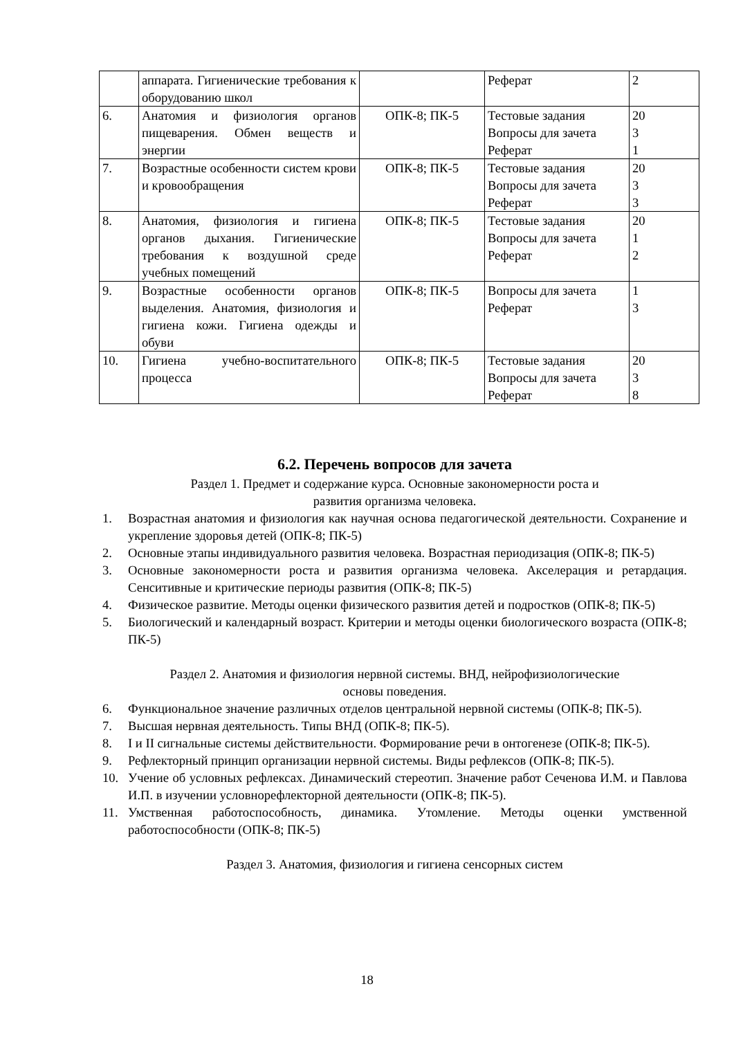| | аппарата. Гигиенические требования к оборудованию школ | | Реферат | 2 |
| 6. | Анатомия и физиология органов пищеварения. Обмен веществ и энергии | ОПК-8; ПК-5 | Тестовые задания Вопросы для зачета Реферат | 20 3 1 |
| 7. | Возрастные особенности систем крови и кровообращения | ОПК-8; ПК-5 | Тестовые задания Вопросы для зачета Реферат | 20 3 3 |
| 8. | Анатомия, физиология и гигиена органов дыхания. Гигиенические требования к воздушной среде учебных помещений | ОПК-8; ПК-5 | Тестовые задания Вопросы для зачета Реферат | 20 1 2 |
| 9. | Возрастные особенности органов выделения. Анатомия, физиология и гигиена кожи. Гигиена одежды и обуви | ОПК-8; ПК-5 | Вопросы для зачета Реферат | 1 3 |
| 10. | Гигиена учебно-воспитательного процесса | ОПК-8; ПК-5 | Тестовые задания Вопросы для зачета Реферат | 20 3 8 |
6.2. Перечень вопросов для зачета
Раздел 1. Предмет и содержание курса. Основные закономерности роста и
развития организма человека.
1. Возрастная анатомия и физиология как научная основа педагогической деятельности. Сохранение и укрепление здоровья детей (ОПК-8; ПК-5)
2. Основные этапы индивидуального развития человека. Возрастная периодизация (ОПК-8; ПК-5)
3. Основные закономерности роста и развития организма человека. Акселерация и ретардация. Сенситивные и критические периоды развития (ОПК-8; ПК-5)
4. Физическое развитие. Методы оценки физического развития детей и подростков (ОПК-8; ПК-5)
5. Биологический и календарный возраст. Критерии и методы оценки биологического возраста (ОПК-8; ПК-5)
Раздел 2. Анатомия и физиология нервной системы. ВНД, нейрофизиологические
основы поведения.
6. Функциональное значение различных отделов центральной нервной системы (ОПК-8; ПК-5).
7. Высшая нервная деятельность. Типы ВНД (ОПК-8; ПК-5).
8. I и II сигнальные системы действительности. Формирование речи в онтогенезе (ОПК-8; ПК-5).
9. Рефлекторный принцип организации нервной системы. Виды рефлексов (ОПК-8; ПК-5).
10. Учение об условных рефлексах. Динамический стереотип. Значение работ Сеченова И.М. и Павлова И.П. в изучении условнорефлекторной деятельности (ОПК-8; ПК-5).
11. Умственная работоспособность, динамика. Утомление. Методы оценки умственной работоспособности (ОПК-8; ПК-5)
Раздел 3. Анатомия, физиология и гигиена сенсорных систем
18